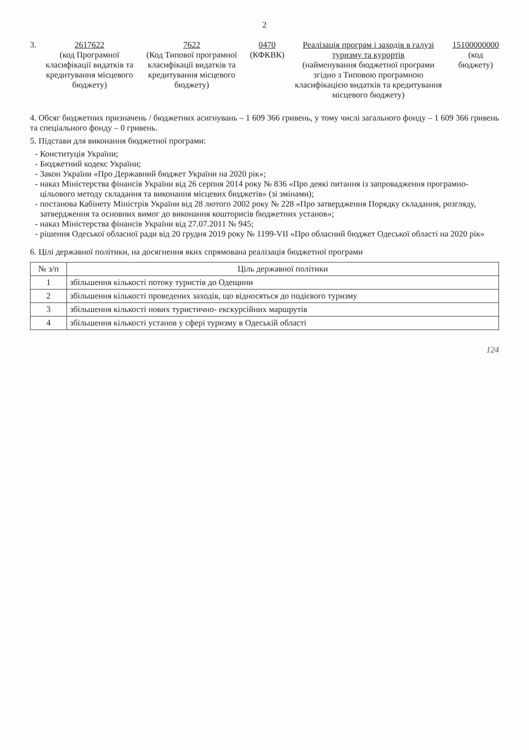2
3. 2617622
(код Програмної класифікації видатків та кредитування місцевого бюджету)
7622
(Код Типової програмної класифікації видатків та кредитування місцевого бюджету)
0470
(КФКВК)
Реалізація програм і заходів в галузі туризму та курортів
(найменування бюджетної програми згідно з Типовою програмною класифікацією видатків та кредитування місцевого бюджету)
15100000000
(код бюджету)
4. Обсяг бюджетних призначень / бюджетних асигнувань – 1 609 366 гривень, у тому числі загального фонду – 1 609 366 гривень та спеціального фонду – 0 гривень.
5. Підстави для виконання бюджетної програми:
Конституція України;
Бюджетний кодекс України;
Закон України «Про Державний бюджет України на 2020 рік»;
наказ Міністерства фінансів України від 26 серпня 2014 року № 836 «Про деякі питання із запровадження програмно-цільового методу складання та виконання місцевих бюджетів» (зі змінами);
постанова Кабінету Міністрів України від 28 лютого 2002 року № 228 «Про затвердження Порядку складання, розгляду, затвердження та основних вимог до виконання кошторисів бюджетних установ»;
наказ Міністерства фінансів України від 27.07.2011 № 945;
рішення Одеської обласної ради від 20 грудня 2019 року № 1199-VII «Про обласний бюджет Одеської області на 2020 рік»
6. Цілі державної політики, на досягнення яких спрямована реалізація бюджетної програми
| № з/п | Ціль державної політики |
| --- | --- |
| 1 | збільшення кількості потоку туристів до Одещини |
| 2 | збільшення кількості проведених заходів, що відносяться до подієвого туризму |
| 3 | збільшення кількості нових туристично- екскурсійних маршрутів |
| 4 | збільшення кількості установ у сфері туризму в Одеській області |
124